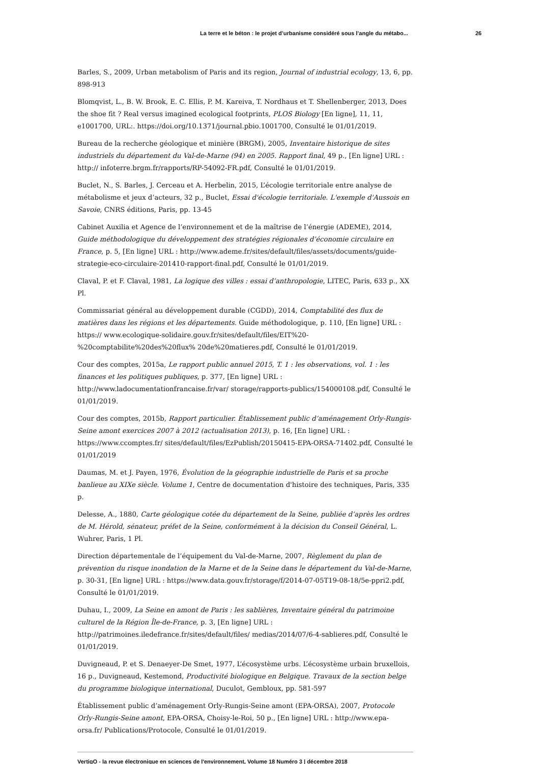La terre et le béton : le projet d’urbanisme considéré sous l’angle du métabo... 26
Barles, S., 2009, Urban metabolism of Paris and its region, Journal of industrial ecology, 13, 6, pp. 898-913
Blomqvist, L., B. W. Brook, E. C. Ellis, P. M. Kareiva, T. Nordhaus et T. Shellenberger, 2013, Does the shoe fit ? Real versus imagined ecological footprints, PLOS Biology [En ligne], 11, 11, e1001700, URL:. https://doi.org/10.1371/journal.pbio.1001700, Consulté le 01/01/2019.
Bureau de la recherche géologique et minière (BRGM), 2005, Inventaire historique de sites industriels du département du Val-de-Marne (94) en 2005. Rapport final, 49 p., [En ligne] URL : http:// infoterre.brgm.fr/rapports/RP-54092-FR.pdf, Consulté le 01/01/2019.
Buclet, N., S. Barles, J. Cerceau et A. Herbelin, 2015, L’écologie territoriale entre analyse de métabolisme et jeux d’acteurs, 32 p., Buclet, Essai d'écologie territoriale. L'exemple d'Aussois en Savoie, CNRS éditions, Paris, pp. 13-45
Cabinet Auxilia et Agence de l’environnement et de la maîtrise de l’énergie (ADEME), 2014, Guide méthodologique du développement des stratégies régionales d’économie circulaire en France, p. 5, [En ligne] URL : http://www.ademe.fr/sites/default/files/assets/documents/guide-strategie-eco-circulaire-201410-rapport-final.pdf, Consulté le 01/01/2019.
Claval, P. et F. Claval, 1981, La logique des villes : essai d’anthropologie, LITEC, Paris, 633 p., XX Pl.
Commissariat général au développement durable (CGDD), 2014, Comptabilité des flux de matières dans les régions et les départements. Guide méthodologique, p. 110, [En ligne] URL : https:// www.ecologique-solidaire.gouv.fr/sites/default/files/EIT%20-%20comptabilite%20des%20flux% 20de%20matieres.pdf, Consulté le 01/01/2019.
Cour des comptes, 2015a, Le rapport public annuel 2015, T. 1 : les observations, vol. 1 : les finances et les politiques publiques, p. 377, [En ligne] URL : http://www.ladocumentationfrancaise.fr/var/ storage/rapports-publics/154000108.pdf, Consulté le 01/01/2019.
Cour des comptes, 2015b, Rapport particulier. Établissement public d’aménagement Orly-Rungis-Seine amont exercices 2007 à 2012 (actualisation 2013), p. 16, [En ligne] URL : https://www.ccomptes.fr/ sites/default/files/EzPublish/20150415-EPA-ORSA-71402.pdf, Consulté le 01/01/2019
Daumas, M. et J. Payen, 1976, Évolution de la géographie industrielle de Paris et sa proche banlieue au XIXe siècle. Volume 1, Centre de documentation d'histoire des techniques, Paris, 335 p.
Delesse, A., 1880, Carte géologique cotée du département de la Seine, publiée d’après les ordres de M. Hérold, sénateur, préfet de la Seine, conformément à la décision du Conseil Général, L. Wuhrer, Paris, 1 Pl.
Direction départementale de l’équipement du Val-de-Marne, 2007, Règlement du plan de prévention du risque inondation de la Marne et de la Seine dans le département du Val-de-Marne, p. 30-31, [En ligne] URL : https://www.data.gouv.fr/storage/f/2014-07-05T19-08-18/5e-ppri2.pdf, Consulté le 01/01/2019.
Duhau, I., 2009, La Seine en amont de Paris : les sablières, Inventaire général du patrimoine culturel de la Région Île-de-France, p. 3, [En ligne] URL : http://patrimoines.iledefrance.fr/sites/default/files/ medias/2014/07/6-4-sablieres.pdf, Consulté le 01/01/2019.
Duvigneaud, P. et S. Denaeyer-De Smet, 1977, L’écosystème urbs. L’écosystème urbain bruxellois, 16 p., Duvigneaud, Kestemond, Productivité biologique en Belgique. Travaux de la section belge du programme biologique international, Duculot, Gembloux, pp. 581-597
Établissement public d’aménagement Orly-Rungis-Seine amont (EPA-ORSA), 2007, Protocole Orly-Rungis-Seine amont, EPA-ORSA, Choisy-le-Roi, 50 p., [En ligne] URL : http://www.epa-orsa.fr/ Publications/Protocole, Consulté le 01/01/2019.
VertigO - la revue électronique en sciences de l'environnement, Volume 18 Numéro 3 | décembre 2018